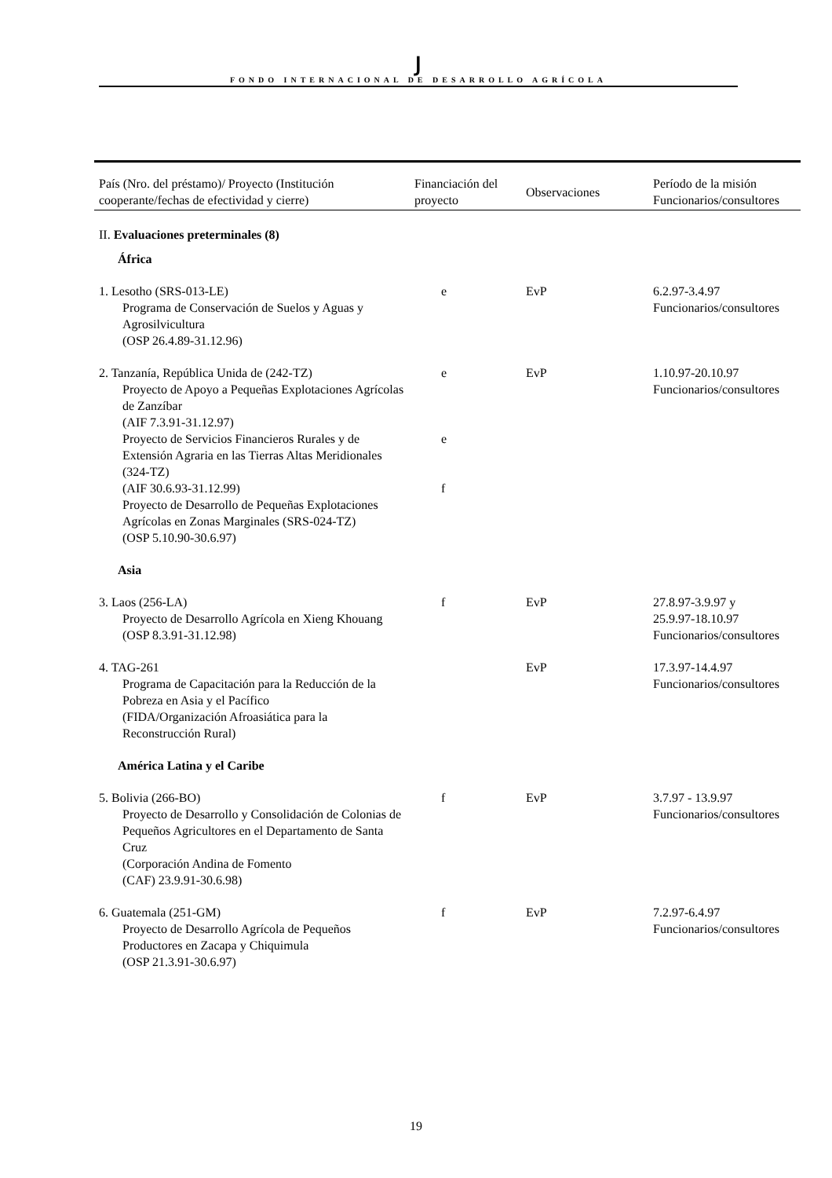Ϳ
FONDO INTERNACIONAL DE DESARROLLO AGRÍCOLA
| País (Nro. del préstamo)/ Proyecto (Institución cooperante/fechas de efectividad y cierre) | Financiación del proyecto | Observaciones | Período de la misión Funcionarios/consultores |
| --- | --- | --- | --- |
| II. Evaluaciones preterminales (8) | | | |
| África | | | |
| 1. Lesotho (SRS-013-LE) Programa de Conservación de Suelos y Aguas y Agrosilvicultura (OSP 26.4.89-31.12.96) | e | EvP | 6.2.97-3.4.97 Funcionarios/consultores |
| 2. Tanzanía, República Unida de (242-TZ) Proyecto de Apoyo a Pequeñas Explotaciones Agrícolas de Zanzíbar (AIF 7.3.91-31.12.97) Proyecto de Servicios Financieros Rurales y de Extensión Agraria en las Tierras Altas Meridionales (324-TZ) (AIF 30.6.93-31.12.99) Proyecto de Desarrollo de Pequeñas Explotaciones Agrícolas en Zonas Marginales (SRS-024-TZ) (OSP 5.10.90-30.6.97) | e e f | EvP | 1.10.97-20.10.97 Funcionarios/consultores |
| Asia | | | |
| 3. Laos (256-LA) Proyecto de Desarrollo Agrícola en Xieng Khouang (OSP 8.3.91-31.12.98) | f | EvP | 27.8.97-3.9.97 y 25.9.97-18.10.97 Funcionarios/consultores |
| 4. TAG-261 Programa de Capacitación para la Reducción de la Pobreza en Asia y el Pacífico (FIDA/Organización Afroasiática para la Reconstrucción Rural) | | EvP | 17.3.97-14.4.97 Funcionarios/consultores |
| América Latina y el Caribe | | | |
| 5. Bolivia (266-BO) Proyecto de Desarrollo y Consolidación de Colonias de Pequeños Agricultores en el Departamento de Santa Cruz (Corporación Andina de Fomento (CAF) 23.9.91-30.6.98) | f | EvP | 3.7.97 - 13.9.97 Funcionarios/consultores |
| 6. Guatemala (251-GM) Proyecto de Desarrollo Agrícola de Pequeños Productores en Zacapa y Chiquimula (OSP 21.3.91-30.6.97) | f | EvP | 7.2.97-6.4.97 Funcionarios/consultores |
19